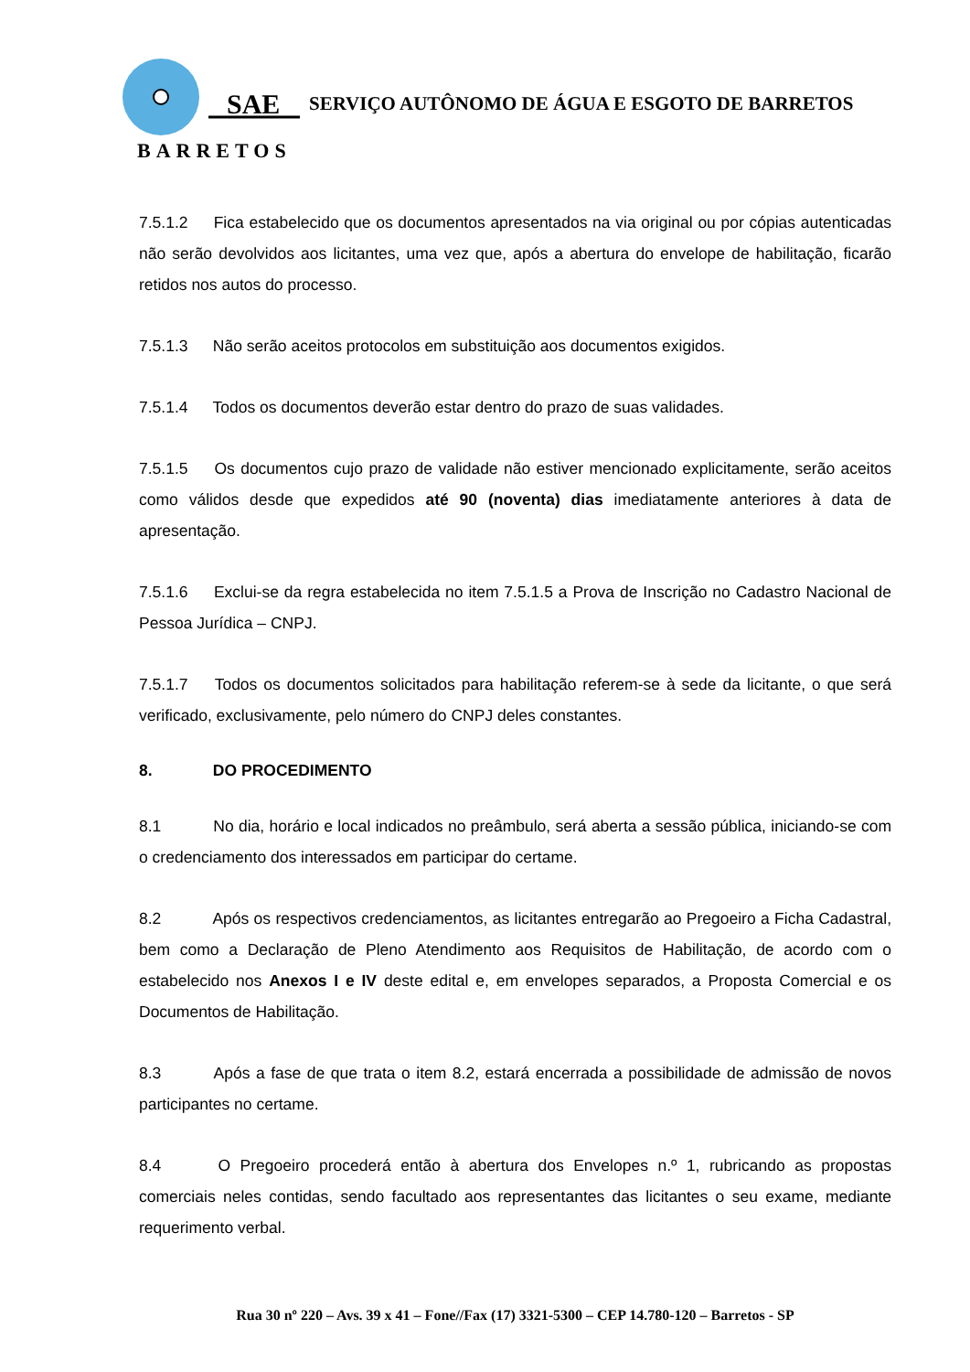SAE
BARRETOS
SERVIÇO AUTÔNOMO DE ÁGUA E ESGOTO DE BARRETOS
7.5.1.2 Fica estabelecido que os documentos apresentados na via original ou por cópias autenticadas não serão devolvidos aos licitantes, uma vez que, após a abertura do envelope de habilitação, ficarão retidos nos autos do processo.
7.5.1.3 Não serão aceitos protocolos em substituição aos documentos exigidos.
7.5.1.4 Todos os documentos deverão estar dentro do prazo de suas validades.
7.5.1.5 Os documentos cujo prazo de validade não estiver mencionado explicitamente, serão aceitos como válidos desde que expedidos até 90 (noventa) dias imediatamente anteriores à data de apresentação.
7.5.1.6 Exclui-se da regra estabelecida no item 7.5.1.5 a Prova de Inscrição no Cadastro Nacional de Pessoa Jurídica – CNPJ.
7.5.1.7 Todos os documentos solicitados para habilitação referem-se à sede da licitante, o que será verificado, exclusivamente, pelo número do CNPJ deles constantes.
8. DO PROCEDIMENTO
8.1 No dia, horário e local indicados no preâmbulo, será aberta a sessão pública, iniciando-se com o credenciamento dos interessados em participar do certame.
8.2 Após os respectivos credenciamentos, as licitantes entregarão ao Pregoeiro a Ficha Cadastral, bem como a Declaração de Pleno Atendimento aos Requisitos de Habilitação, de acordo com o estabelecido nos Anexos I e IV deste edital e, em envelopes separados, a Proposta Comercial e os Documentos de Habilitação.
8.3 Após a fase de que trata o item 8.2, estará encerrada a possibilidade de admissão de novos participantes no certame.
8.4 O Pregoeiro procederá então à abertura dos Envelopes n.º 1, rubricando as propostas comerciais neles contidas, sendo facultado aos representantes das licitantes o seu exame, mediante requerimento verbal.
Rua 30 nº 220 – Avs. 39 x 41 – Fone//Fax (17) 3321-5300 – CEP 14.780-120 – Barretos - SP